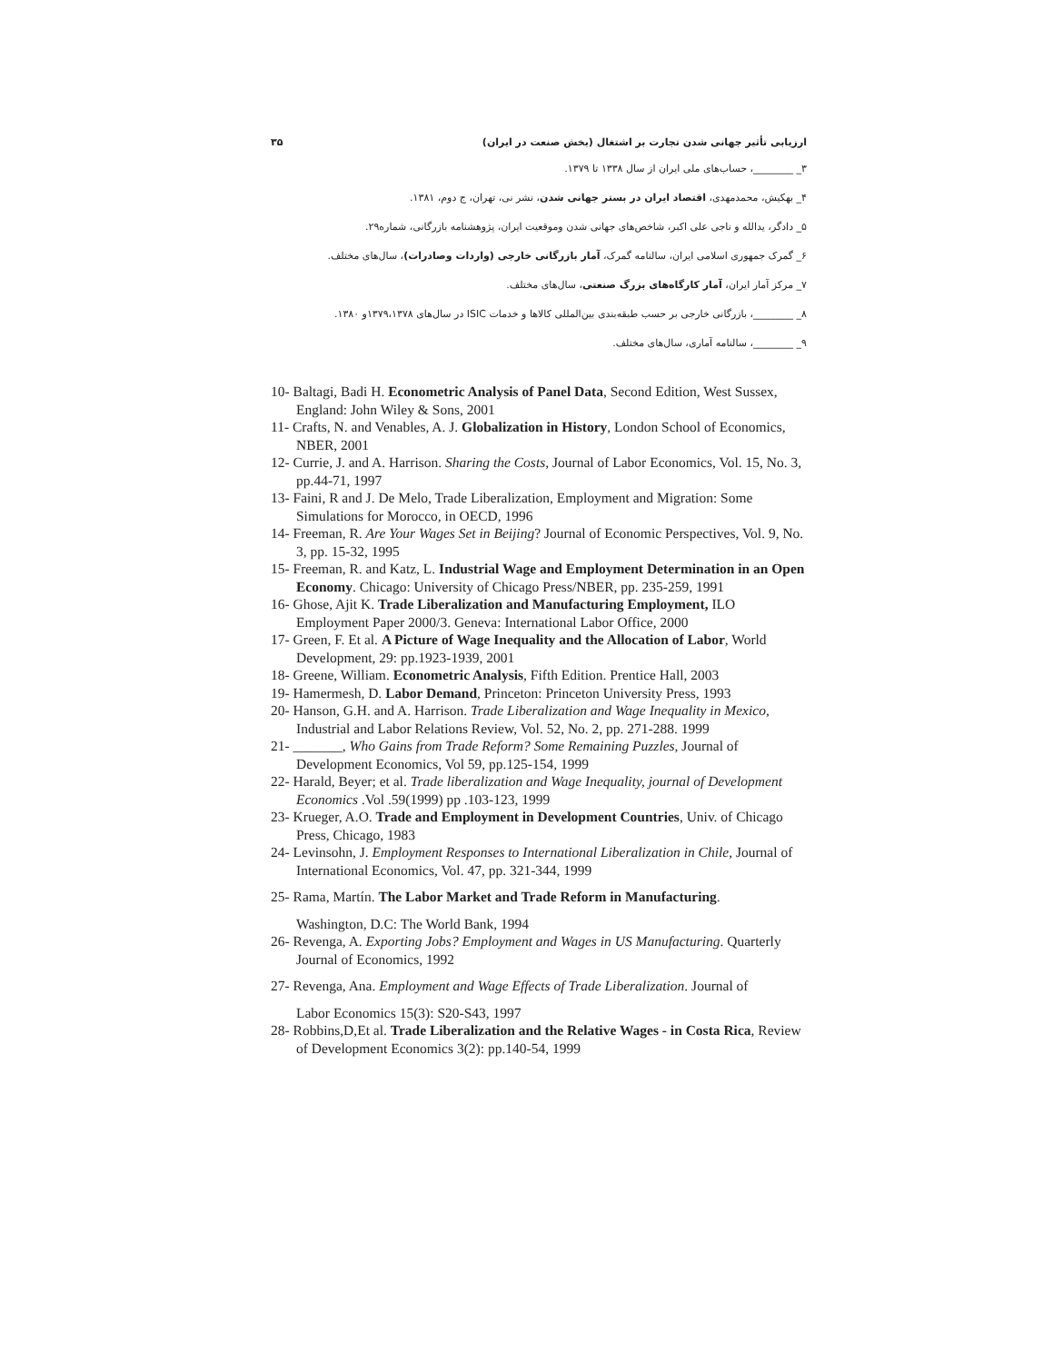ارزیابی تأثیر جهانی شدن تجارت بر اشتغال (بخش صنعت در ایران) ۳۵
۳_ ________، حساب‌های ملی ایران از سال ۱۳۳۸ تا ۱۳۷۹.
۴_ بهکیش، محمدمهدی، اقتصاد ایران در بستر جهانی شدن، نشر نی، تهران، ج دوم، ۱۳۸۱.
۵_ دادگر، یدالله و ناجی علی اکبر، شاخص‌های جهانی شدن وموقعیت ایران، پژوهشنامه بازرگانی، شماره۲۹.
۶_ گمرک جمهوری اسلامی ایران، سالنامه گمرک، آمار بازرگانی خارجی (واردات وصادرات)، سال‌های مختلف.
۷_ مرکز آمار ایران، آمار کارگاه‌های بزرگ صنعتی، سال‌های مختلف.
۸_ ________، بازرگانی خارجی بر حسب طبقه‌بندی بین‌المللی کالاها و خدمات ISIC در سال‌های ۱۳۷۹،۱۳۷۸و ۱۳۸۰.
۹_ ________، سالنامه آماری، سال‌های مختلف.
10- Baltagi, Badi H. Econometric Analysis of Panel Data, Second Edition, West Sussex, England: John Wiley & Sons, 2001
11- Crafts, N. and Venables, A. J. Globalization in History, London School of Economics, NBER, 2001
12- Currie, J. and A. Harrison. Sharing the Costs, Journal of Labor Economics, Vol. 15, No. 3, pp.44-71, 1997
13- Faini, R and J. De Melo, Trade Liberalization, Employment and Migration: Some Simulations for Morocco, in OECD, 1996
14- Freeman, R. Are Your Wages Set in Beijing? Journal of Economic Perspectives, Vol. 9, No. 3, pp. 15-32, 1995
15- Freeman, R. and Katz, L. Industrial Wage and Employment Determination in an Open Economy. Chicago: University of Chicago Press/NBER, pp. 235-259, 1991
16- Ghose, Ajit K. Trade Liberalization and Manufacturing Employment, ILO Employment Paper 2000/3. Geneva: International Labor Office, 2000
17- Green, F. Et al. A Picture of Wage Inequality and the Allocation of Labor, World Development, 29: pp.1923-1939, 2001
18- Greene, William. Econometric Analysis, Fifth Edition. Prentice Hall, 2003
19- Hamermesh, D. Labor Demand, Princeton: Princeton University Press, 1993
20- Hanson, G.H. and A. Harrison. Trade Liberalization and Wage Inequality in Mexico, Industrial and Labor Relations Review, Vol. 52, No. 2, pp. 271-288. 1999
21- _______, Who Gains from Trade Reform? Some Remaining Puzzles, Journal of Development Economics, Vol 59, pp.125-154, 1999
22- Harald, Beyer; et al. Trade liberalization and Wage Inequality, journal of Development Economics .Vol .59(1999) pp .103-123, 1999
23- Krueger, A.O. Trade and Employment in Development Countries, Univ. of Chicago Press, Chicago, 1983
24- Levinsohn, J. Employment Responses to International Liberalization in Chile, Journal of International Economics, Vol. 47, pp. 321-344, 1999
25- Rama, Martín. The Labor Market and Trade Reform in Manufacturing.
Washington, D.C: The World Bank, 1994
26- Revenga, A. Exporting Jobs? Employment and Wages in US Manufacturing. Quarterly Journal of Economics, 1992
27- Revenga, Ana. Employment and Wage Effects of Trade Liberalization. Journal of
Labor Economics 15(3): S20-S43, 1997
28- Robbins,D,Et al. Trade Liberalization and the Relative Wages - in Costa Rica, Review of Development Economics 3(2): pp.140-54, 1999